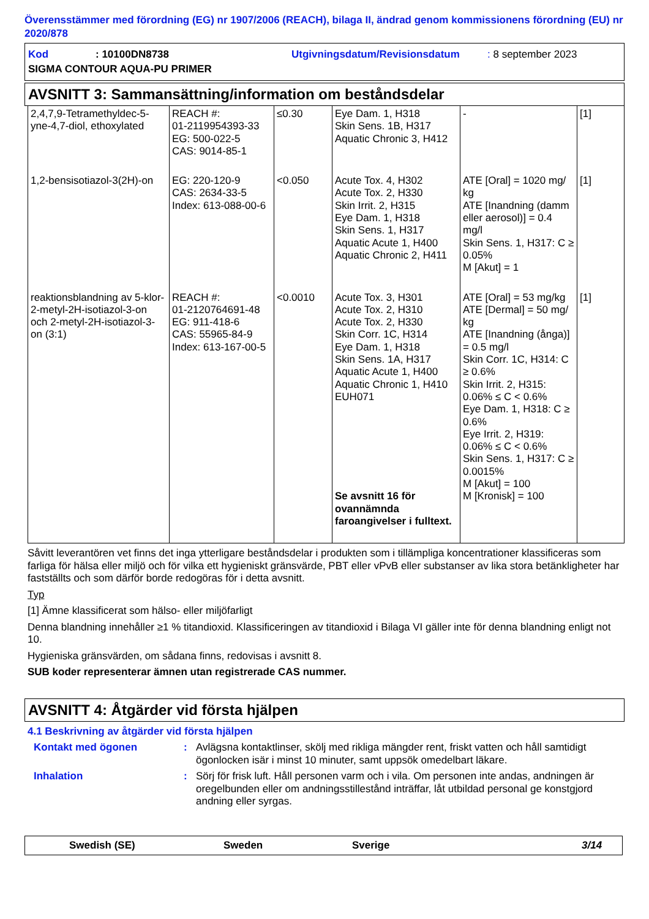Överensstämmer med förordning (EG) nr 1907/2006 (REACH), bilaga II, ändrad genom kommissionens förordning (EU) nr 2020/878
| Kod | : 10100DN8738 | Utgivningsdatum/Revisionsdatum | : 8 september 2023 |
| SIGMA CONTOUR AQUA-PU PRIMER | | | |
AVSNITT 3: Sammansättning/information om beståndsdelar
| 2,4,7,9-Tetramethyldec-5-yne-4,7-diol, ethoxylated | REACH #: 01-2119954393-33 EG: 500-022-5 CAS: 9014-85-1 | ≤0.30 | Eye Dam. 1, H318 Skin Sens. 1B, H317 Aquatic Chronic 3, H412 | - | [1] |
| 1,2-bensisotiazol-3(2H)-on | EG: 220-120-9 CAS: 2634-33-5 Index: 613-088-00-6 | <0.050 | Acute Tox. 4, H302 Acute Tox. 2, H330 Skin Irrit. 2, H315 Eye Dam. 1, H318 Skin Sens. 1, H317 Aquatic Acute 1, H400 Aquatic Chronic 2, H411 | ATE [Oral] = 1020 mg/ kg ATE [Inandning (damm eller aerosol)] = 0.4 mg/l Skin Sens. 1, H317: C ≥ 0.05% M [Akut] = 1 | [1] |
| reaktionsblandning av 5-klor-2-metyl-2H-isotiazol-3-on och 2-metyl-2H-isotiazol-3-on (3:1) | REACH #: 01-2120764691-48 EG: 911-418-6 CAS: 55965-84-9 Index: 613-167-00-5 | <0.0010 | Acute Tox. 3, H301 Acute Tox. 2, H310 Acute Tox. 2, H330 Skin Corr. 1C, H314 Eye Dam. 1, H318 Skin Sens. 1A, H317 Aquatic Acute 1, H400 Aquatic Chronic 1, H410 EUH071 Se avsnitt 16 för ovannämnda faroangivelser i fulltext. | ATE [Oral] = 53 mg/kg ATE [Dermal] = 50 mg/ kg ATE [Inandning (ånga)] = 0.5 mg/l Skin Corr. 1C, H314: C ≥ 0.6% Skin Irrit. 2, H315: 0.06% ≤ C < 0.6% Eye Dam. 1, H318: C ≥ 0.6% Eye Irrit. 2, H319: 0.06% ≤ C < 0.6% Skin Sens. 1, H317: C ≥ 0.0015% M [Akut] = 100 M [Kronisk] = 100 | [1] |
Såvitt leverantören vet finns det inga ytterligare beståndsdelar i produkten som i tillämpliga koncentrationer klassificeras som farliga för hälsa eller miljö och för vilka ett hygieniskt gränsvärde, PBT eller vPvB eller substanser av lika stora betänkligheter har fastställts och som därför borde redogöras för i detta avsnitt.
Typ
[1] Ämne klassificerat som hälso- eller miljöfarligt
Denna blandning innehåller ≥1 % titandioxid. Klassificeringen av titandioxid i Bilaga VI gäller inte för denna blandning enligt not 10.
Hygieniska gränsvärden, om sådana finns, redovisas i avsnitt 8.
SUB koder representerar ämnen utan registrerade CAS nummer.
AVSNITT 4: Åtgärder vid första hjälpen
4.1 Beskrivning av åtgärder vid första hjälpen
Kontakt med ögonen : Avlägsna kontaktlinser, skölj med rikliga mängder rent, friskt vatten och håll samtidigt ögonlocken isär i minst 10 minuter, samt uppsök omedelbart läkare.
Inhalation : Sörj för frisk luft. Håll personen varm och i vila. Om personen inte andas, andningen är oregelbunden eller om andningsstillestånd inträffar, låt utbildad personal ge konstgjord andning eller syrgas.
Swedish (SE) Sweden Sverige 3/14